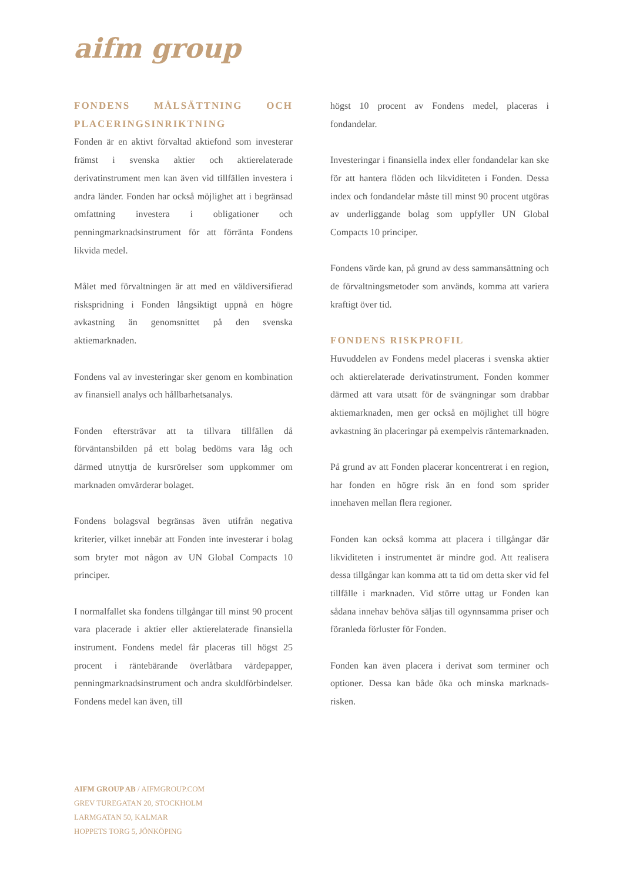aifm group
FONDENS MÅLSÄTTNING OCH PLACERINGSINRIKTNING
Fonden är en aktivt förvaltad aktiefond som investerar främst i svenska aktier och aktierelaterade derivatinstrument men kan även vid tillfällen investera i andra länder. Fonden har också möjlighet att i begränsad omfattning investera i obligationer och penningmarknadsinstrument för att förränta Fondens likvida medel.
Målet med förvaltningen är att med en väldiversifierad riskspridning i Fonden långsiktigt uppnå en högre avkastning än genomsnittet på den svenska aktiemarknaden.
Fondens val av investeringar sker genom en kombination av finansiell analys och hållbarhetsanalys.
Fonden eftersträvar att ta tillvara tillfällen då förväntansbilden på ett bolag bedöms vara låg och därmed utnyttja de kursrörelser som uppkommer om marknaden omvärderar bolaget.
Fondens bolagsval begränsas även utifrån negativa kriterier, vilket innebär att Fonden inte investerar i bolag som bryter mot någon av UN Global Compacts 10 principer.
I normalfallet ska fondens tillgångar till minst 90 procent vara placerade i aktier eller aktierelaterade finansiella instrument. Fondens medel får placeras till högst 25 procent i räntebärande överlåtbara värdepapper, penningmarknadsinstrument och andra skuldförbindelser. Fondens medel kan även, till
högst 10 procent av Fondens medel, placeras i fondandelar.
Investeringar i finansiella index eller fondandelar kan ske för att hantera flöden och likviditeten i Fonden. Dessa index och fondandelar måste till minst 90 procent utgöras av underliggande bolag som uppfyller UN Global Compacts 10 principer.
Fondens värde kan, på grund av dess sammansättning och de förvaltningsmetoder som används, komma att variera kraftigt över tid.
FONDENS RISKPROFIL
Huvuddelen av Fondens medel placeras i svenska aktier och aktierelaterade derivatinstrument. Fonden kommer därmed att vara utsatt för de svängningar som drabbar aktiemarknaden, men ger också en möjlighet till högre avkastning än placeringar på exempelvis räntemarknaden.
På grund av att Fonden placerar koncentrerat i en region, har fonden en högre risk än en fond som sprider innehaven mellan flera regioner.
Fonden kan också komma att placera i tillgångar där likviditeten i instrumentet är mindre god. Att realisera dessa tillgångar kan komma att ta tid om detta sker vid fel tillfälle i marknaden. Vid större uttag ur Fonden kan sådana innehav behöva säljas till ogynnsamma priser och föranleda förluster för Fonden.
Fonden kan även placera i derivat som terminer och optioner. Dessa kan både öka och minska marknads-risken.
AIFM GROUP AB / AIFMGROUP.COM
GREV TUREGATAN 20, STOCKHOLM
LARMGATAN 50, KALMAR
HOPPETS TORG 5, JÖNKÖPING